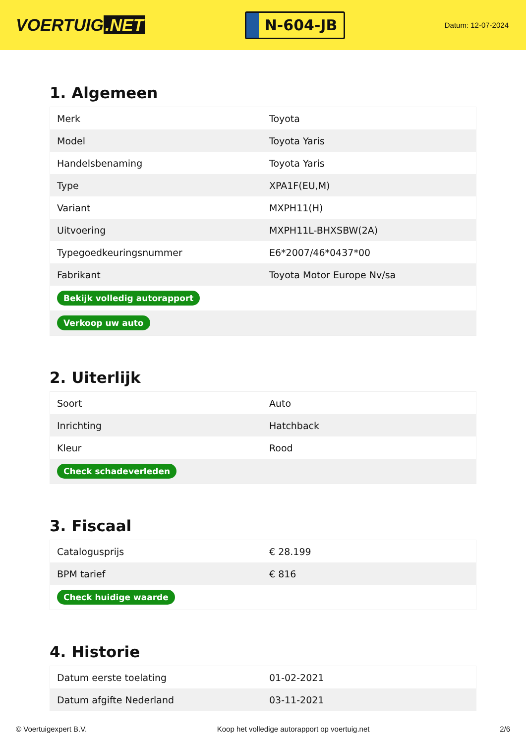VOERTUIG.NET
N-604-JB
Datum: 12-07-2024
1. Algemeen
| Merk | Toyota |
| Model | Toyota Yaris |
| Handelsbenaming | Toyota Yaris |
| Type | XPA1F(EU,M) |
| Variant | MXPH11(H) |
| Uitvoering | MXPH11L-BHXSBW(2A) |
| Typegoedkeuringsnummer | E6*2007/46*0437*00 |
| Fabrikant | Toyota Motor Europe Nv/sa |
| Bekijk volledig autorapport | |
| Verkoop uw auto | |
2. Uiterlijk
| Soort | Auto |
| Inrichting | Hatchback |
| Kleur | Rood |
| Check schadeverleden | |
3. Fiscaal
| Catalogusprijs | € 28.199 |
| BPM tarief | € 816 |
| Check huidige waarde | |
4. Historie
| Datum eerste toelating | 01-02-2021 |
| Datum afgifte Nederland | 03-11-2021 |
© Voertuigexpert B.V. Koop het volledige autorapport op voertuig.net 2/6